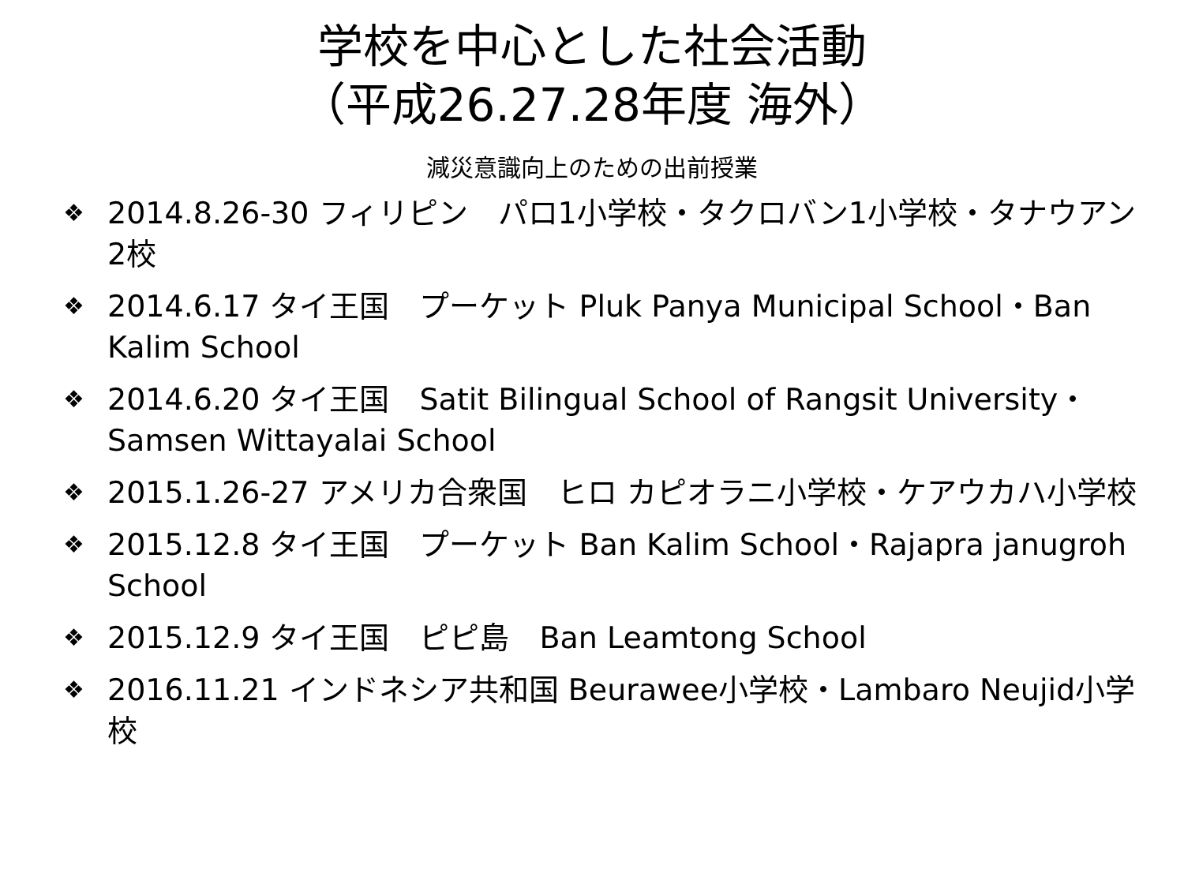学校を中心とした社会活動
（平成26.27.28年度 海外）
減災意識向上のための出前授業
❖ 2014.8.26-30 フィリピン　パロ1小学校・タクロバン1小学校・タナウアン2校
❖ 2014.6.17 タイ王国　プーケット Pluk Panya Municipal School・Ban Kalim School
❖ 2014.6.20 タイ王国　Satit Bilingual School of Rangsit University・Samsen Wittayalai School
❖ 2015.1.26-27 アメリカ合衆国　ヒロ カピオラニ小学校・ケアウカハ小学校
❖ 2015.12.8 タイ王国　プーケット Ban Kalim School・Rajapra janugroh School
❖ 2015.12.9 タイ王国　ピピ島　Ban Leamtong School
❖ 2016.11.21 インドネシア共和国 Beurawee小学校・Lambaro Neujid小学校